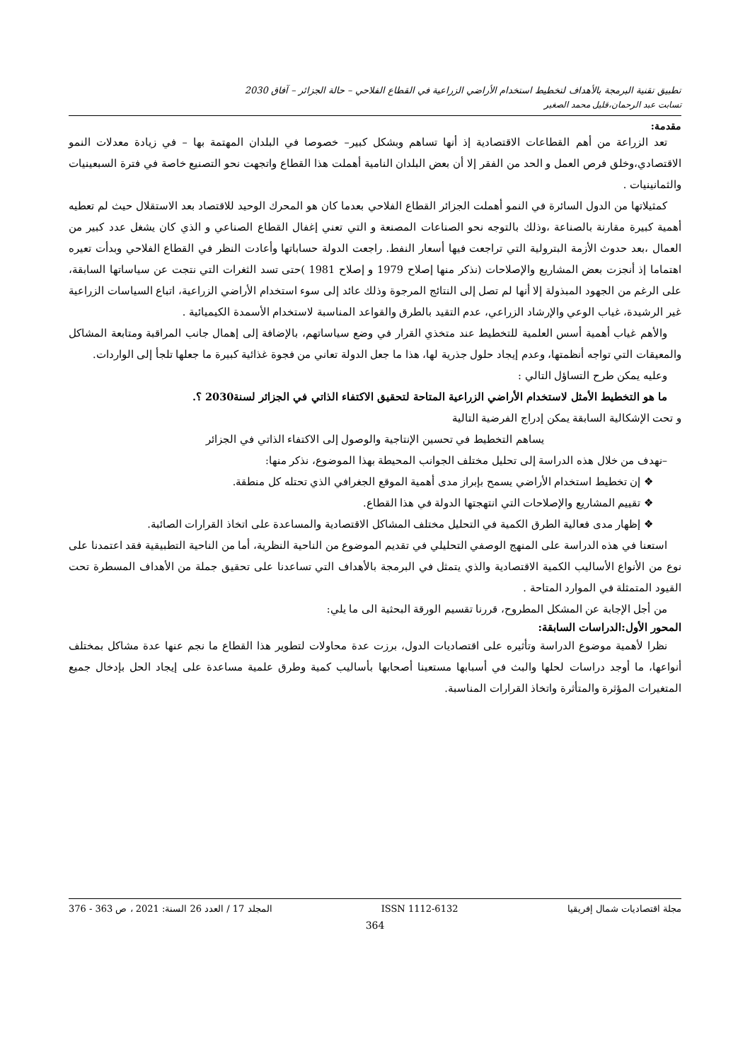تطبيق تقنية البرمجة بالأهداف لتخطيط استخدام الأراضي الزراعية في القطاع الفلاحي – حالة الجزائر – آفاق 2030
تسابت عبد الرحمان،قليل محمد الصغير
مقدمة:
تعد الزراعة من أهم القطاعات الاقتصادية إذ أنها تساهم وبشكل كبير– خصوصا في البلدان المهتمة بها – في زيادة معدلات النمو الاقتصادي،وخلق فرص العمل و الحد من الفقر إلا أن بعض البلدان النامية أهملت هذا القطاع واتجهت نحو التصنيع خاصة في فترة السبعينيات والثمانينيات .
كمثيلاتها من الدول السائرة في النمو أهملت الجزائر القطاع الفلاحي بعدما كان هو المحرك الوحيد للاقتصاد بعد الاستقلال حيث لم تعطيه أهمية كبيرة مقارنة بالصناعة ،وذلك بالتوجه نحو الصناعات المصنعة و التي تعني إغفال القطاع الصناعي و الذي كان يشغل عدد كبير من العمال ،بعد حدوث الأزمة البترولية التي تراجعت فيها أسعار النفط. راجعت الدولة حساباتها وأعادت النظر في القطاع الفلاحي وبدأت تعيره اهتماما إذ أنجزت بعض المشاريع والإصلاحات (نذكر منها إصلاح 1979 و إصلاح 1981 )حتى تسد الثغرات التي نتجت عن سياساتها السابقة، على الرغم من الجهود المبذولة إلا أنها لم تصل إلى النتائج المرجوة وذلك عائد إلى سوء استخدام الأراضي الزراعية، اتباع السياسات الزراعية غير الرشيدة، غياب الوعي والإرشاد الزراعي، عدم التقيد بالطرق والقواعد المناسبة لاستخدام الأسمدة الكيميائية .
والأهم غياب أهمية أسس العلمية للتخطيط عند متخذي القرار في وضع سياساتهم، بالإضافة إلى إهمال جانب المراقبة ومتابعة المشاكل والمعيقات التي تواجه أنظمتها، وعدم إيجاد حلول جذرية لها، هذا ما جعل الدولة تعاني من فجوة غذائية كبيرة ما جعلها تلجأ إلى الواردات.
وعليه يمكن طرح التساؤل التالي :
ما هو التخطيط الأمثل لاستخدام الأراضي الزراعية المتاحة لتحقيق الاكتفاء الذاتي في الجزائر لسنة2030 ؟.
و تحت الإشكالية السابقة يمكن إدراج الفرضية التالية
يساهم التخطيط في تحسين الإنتاجية والوصول إلى الاكتفاء الذاتي في الجزائر
–نهدف من خلال هذه الدراسة إلى تحليل مختلف الجوانب المحيطة بهذا الموضوع، نذكر منها:
❖ إن تخطيط استخدام الأراضي يسمح بإبراز مدى أهمية الموقع الجغرافي الذي تحتله كل منطقة.
❖ تقييم المشاريع والإصلاحات التي انتهجتها الدولة في هذا القطاع.
❖ إظهار مدى فعالية الطرق الكمية في التحليل مختلف المشاكل الاقتصادية والمساعدة على اتخاذ القرارات الصائبة.
استعنا في هذه الدراسة على المنهج الوصفي التحليلي في تقديم الموضوع من الناحية النظرية، أما من الناحية التطبيقية فقد اعتمدنا على نوع من الأنواع الأساليب الكمية الاقتصادية والذي يتمثل في البرمجة بالأهداف التي تساعدنا على تحقيق جملة من الأهداف المسطرة تحت القيود المتمثلة في الموارد المتاحة .
من أجل الإجابة عن المشكل المطروح، قررنا تقسيم الورقة البحثية الى ما يلي:
المحور الأول:الدراسات السابقة:
نظرا لأهمية موضوع الدراسة وتأثيره على اقتصاديات الدول، برزت عدة محاولات لتطوير هذا القطاع ما نجم عنها عدة مشاكل بمختلف أنواعها، ما أوجد دراسات لحلها والبث في أسبابها مستعينا أصحابها بأساليب كمية وطرق علمية مساعدة على إيجاد الحل بإدخال جميع المتغيرات المؤثرة والمتأثرة واتخاذ القرارات المناسبة.
مجلة اقتصاديات شمال إفريقيا ISSN 1112-6132 المجلد 17 / العدد 26 السنة: 2021 ، ص 363 - 376
364